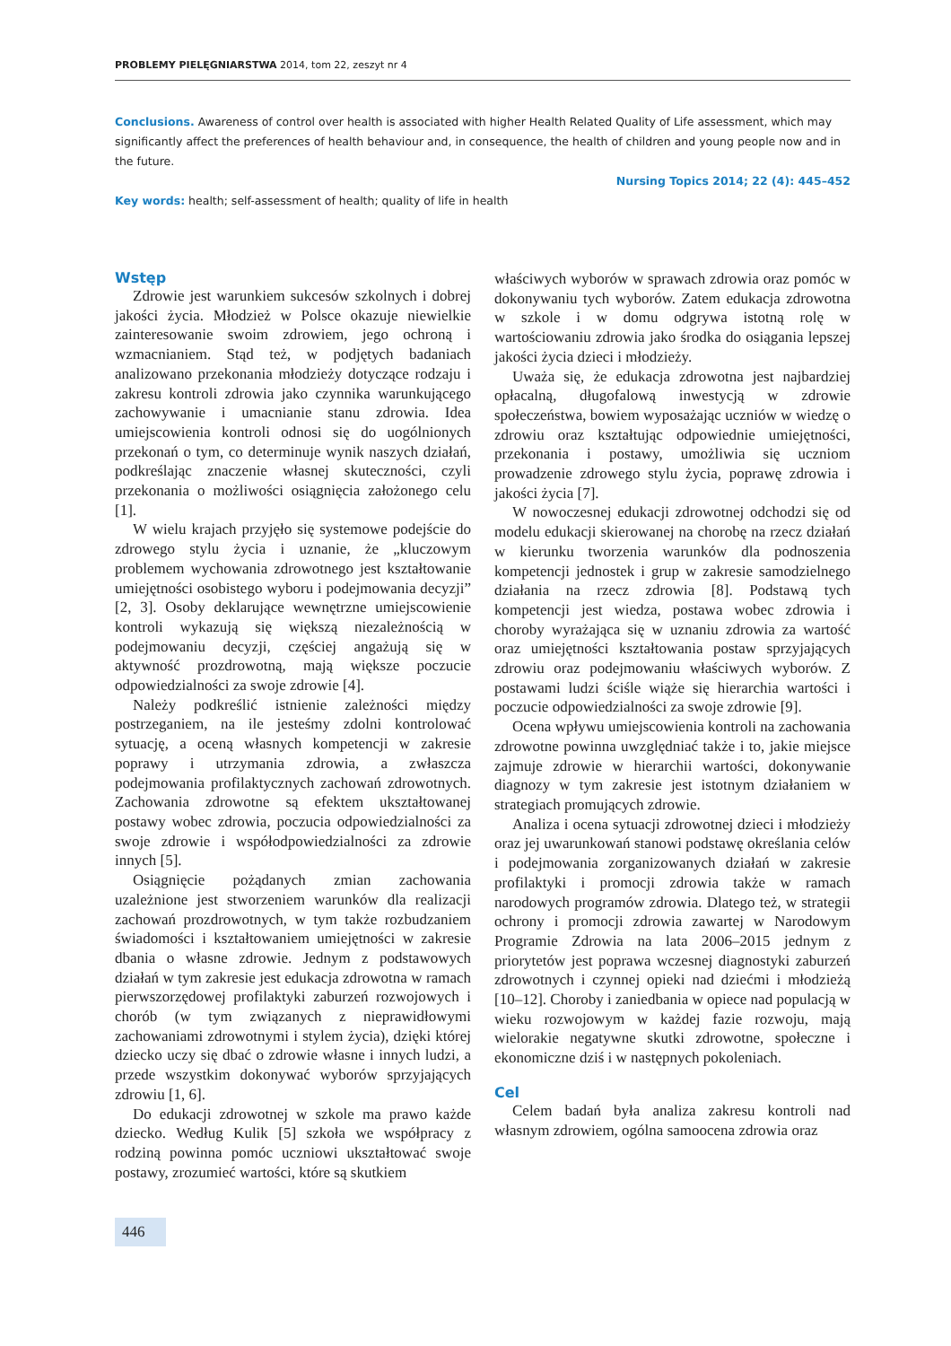PROBLEMY PIELĘGNIARSTWA 2014, tom 22, zeszyt nr 4
Conclusions. Awareness of control over health is associated with higher Health Related Quality of Life assessment, which may significantly affect the preferences of health behaviour and, in consequence, the health of children and young people now and in the future.
Nursing Topics 2014; 22 (4): 445–452
Key words: health; self-assessment of health; quality of life in health
Wstęp
Zdrowie jest warunkiem sukcesów szkolnych i dobrej jakości życia. Młodzież w Polsce okazuje niewielkie zainteresowanie swoim zdrowiem, jego ochroną i wzmacnianiem. Stąd też, w podjętych badaniach analizowano przekonania młodzieży dotyczące rodzaju i zakresu kontroli zdrowia jako czynnika warunkującego zachowywanie i umacnianie stanu zdrowia. Idea umiejscowienia kontroli odnosi się do uogólnionych przekonań o tym, co determinuje wynik naszych działań, podkreślając znaczenie własnej skuteczności, czyli przekonania o możliwości osiągnięcia założonego celu [1].
W wielu krajach przyjęło się systemowe podejście do zdrowego stylu życia i uznanie, że „kluczowym problemem wychowania zdrowotnego jest kształtowanie umiejętności osobistego wyboru i podejmowania decyzji” [2, 3]. Osoby deklarujące wewnętrzne umiejscowienie kontroli wykazują się większą niezależnością w podejmowaniu decyzji, częściej angażują się w aktywność prozdrowotną, mają większe poczucie odpowiedzialności za swoje zdrowie [4].
Należy podkreślić istnienie zależności między postrzeganiem, na ile jesteśmy zdolni kontrolować sytuację, a oceną własnych kompetencji w zakresie poprawy i utrzymania zdrowia, a zwłaszcza podejmowania profilaktycznych zachowań zdrowotnych. Zachowania zdrowotne są efektem ukształtowanej postawy wobec zdrowia, poczucia odpowiedzialności za swoje zdrowie i współodpowiedzialności za zdrowie innych [5].
Osiągnięcie pożądanych zmian zachowania uzależnione jest stworzeniem warunków dla realizacji zachowań prozdrowotnych, w tym także rozbudzaniem świadomości i kształtowaniem umiejętności w zakresie dbania o własne zdrowie. Jednym z podstawowych działań w tym zakresie jest edukacja zdrowotna w ramach pierwszorzędowej profilaktyki zaburzeń rozwojowych i chorób (w tym związanych z nieprawidłowymi zachowaniami zdrowotnymi i stylem życia), dzięki której dziecko uczy się dbać o zdrowie własne i innych ludzi, a przede wszystkim dokonywać wyborów sprzyjających zdrowiu [1, 6].
Do edukacji zdrowotnej w szkole ma prawo każde dziecko. Według Kulik [5] szkoła we współpracy z rodziną powinna pomóc uczniowi ukształtować swoje postawy, zrozumieć wartości, które są skutkiem
właściwych wyborów w sprawach zdrowia oraz pomóc w dokonywaniu tych wyborów. Zatem edukacja zdrowotna w szkole i w domu odgrywa istotną rolę w wartościowaniu zdrowia jako środka do osiągania lepszej jakości życia dzieci i młodzieży.
Uważa się, że edukacja zdrowotna jest najbardziej opłacalną, długofalową inwestycją w zdrowie społeczeństwa, bowiem wyposażając uczniów w wiedzę o zdrowiu oraz kształtując odpowiednie umiejętności, przekonania i postawy, umożliwia się uczniom prowadzenie zdrowego stylu życia, poprawę zdrowia i jakości życia [7].
W nowoczesnej edukacji zdrowotnej odchodzi się od modelu edukacji skierowanej na chorobę na rzecz działań w kierunku tworzenia warunków dla podnoszenia kompetencji jednostek i grup w zakresie samodzielnego działania na rzecz zdrowia [8]. Podstawą tych kompetencji jest wiedza, postawa wobec zdrowia i choroby wyrażająca się w uznaniu zdrowia za wartość oraz umiejętności kształtowania postaw sprzyjających zdrowiu oraz podejmowaniu właściwych wyborów. Z postawami ludzi ściśle wiąże się hierarchia wartości i poczucie odpowiedzialności za swoje zdrowie [9].
Ocena wpływu umiejscowienia kontroli na zachowania zdrowotne powinna uwzględniać także i to, jakie miejsce zajmuje zdrowie w hierarchii wartości, dokonywanie diagnozy w tym zakresie jest istotnym działaniem w strategiach promujących zdrowie.
Analiza i ocena sytuacji zdrowotnej dzieci i młodzieży oraz jej uwarunkowań stanowi podstawę określania celów i podejmowania zorganizowanych działań w zakresie profilaktyki i promocji zdrowia także w ramach narodowych programów zdrowia. Dlatego też, w strategii ochrony i promocji zdrowia zawartej w Narodowym Programie Zdrowia na lata 2006–2015 jednym z priorytetów jest poprawa wczesnej diagnostyki zaburzeń zdrowotnych i czynnej opieki nad dziećmi i młodzieżą [10–12]. Choroby i zaniedbania w opiece nad populacją w wieku rozwojowym w każdej fazie rozwoju, mają wielorakie negatywne skutki zdrowotne, społeczne i ekonomiczne dziś i w następnych pokoleniach.
Cel
Celem badań była analiza zakresu kontroli nad własnym zdrowiem, ogólna samoocena zdrowia oraz
446